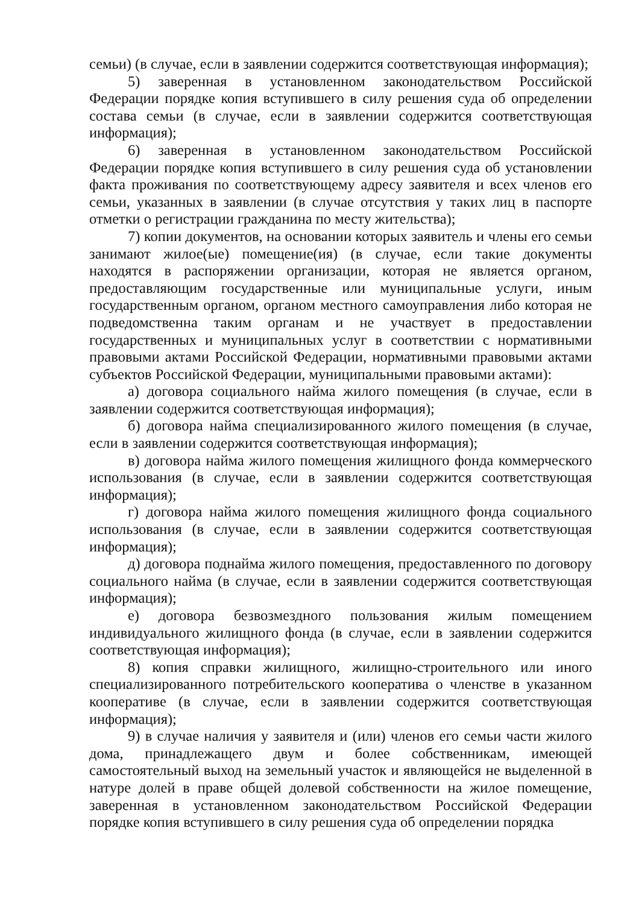семьи) (в случае, если в заявлении содержится соответствующая информация);
5) заверенная в установленном законодательством Российской Федерации порядке копия вступившего в силу решения суда об определении состава семьи (в случае, если в заявлении содержится соответствующая информация);
6) заверенная в установленном законодательством Российской Федерации порядке копия вступившего в силу решения суда об установлении факта проживания по соответствующему адресу заявителя и всех членов его семьи, указанных в заявлении (в случае отсутствия у таких лиц в паспорте отметки о регистрации гражданина по месту жительства);
7) копии документов, на основании которых заявитель и члены его семьи занимают жилое(ые) помещение(ия) (в случае, если такие документы находятся в распоряжении организации, которая не является органом, предоставляющим государственные или муниципальные услуги, иным государственным органом, органом местного самоуправления либо которая не подведомственна таким органам и не участвует в предоставлении государственных и муниципальных услуг в соответствии с нормативными правовыми актами Российской Федерации, нормативными правовыми актами субъектов Российской Федерации, муниципальными правовыми актами):
а) договора социального найма жилого помещения (в случае, если в заявлении содержится соответствующая информация);
б) договора найма специализированного жилого помещения (в случае, если в заявлении содержится соответствующая информация);
в) договора найма жилого помещения жилищного фонда коммерческого использования (в случае, если в заявлении содержится соответствующая информация);
г) договора найма жилого помещения жилищного фонда социального использования (в случае, если в заявлении содержится соответствующая информация);
д) договора поднайма жилого помещения, предоставленного по договору социального найма (в случае, если в заявлении содержится соответствующая информация);
е) договора безвозмездного пользования жилым помещением индивидуального жилищного фонда (в случае, если в заявлении содержится соответствующая информация);
8) копия справки жилищного, жилищно-строительного или иного специализированного потребительского кооператива о членстве в указанном кооперативе (в случае, если в заявлении содержится соответствующая информация);
9) в случае наличия у заявителя и (или) членов его семьи части жилого дома, принадлежащего двум и более собственникам, имеющей самостоятельный выход на земельный участок и являющейся не выделенной в натуре долей в праве общей долевой собственности на жилое помещение, заверенная в установленном законодательством Российской Федерации порядке копия вступившего в силу решения суда об определении порядка